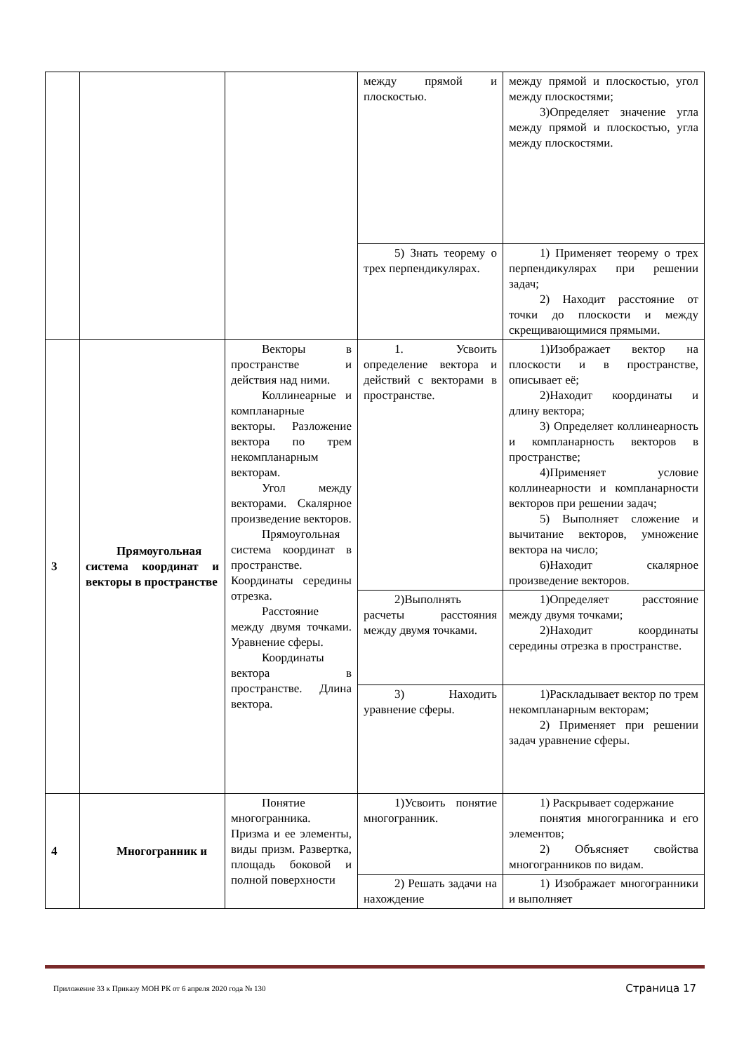| | | | между прямой и плоскостью. | между прямой и плоскостью, угол между плоскостями; 3)Определяет значение угла между прямой и плоскостью, угла между плоскостями. |
| | | | 5) Знать теорему о трех перпендикулярах. | 1) Применяет теорему о трех перпендикулярах при решении задач; 2) Находит расстояние от точки до плоскости и между скрещивающимися прямыми. |
| 3 | Прямоугольная система координат и векторы в пространстве | Векторы в пространстве и действия над ними. Коллинеарные и компланарные векторы. Разложение вектора по трем некомпланарным векторам. Угол между векторами. Скалярное произведение векторов. Прямоугольная система координат в пространстве. Координаты середины отрезка. Расстояние между двумя точками. Уравнение сферы. Координаты вектора в пространстве. Длина вектора. | 1. Усвоить определение вектора и действий с векторами в пространстве. | 1)Изображает вектор на плоскости и в пространстве, описывает её; 2)Находит координаты и длину вектора; 3) Определяет коллинеарность и компланарность векторов в пространстве; 4)Применяет условие коллинеарности и компланарности векторов при решении задач; 5) Выполняет сложение и вычитание векторов, умножение вектора на число; 6)Находит скалярное произведение векторов. |
| | | | 2)Выполнять расчеты расстояния между двумя точками. | 1)Определяет расстояние между двумя точками; 2)Находит координаты середины отрезка в пространстве. |
| | | | 3) Находить уравнение сферы. | 1)Раскладывает вектор по трем некомпланарным векторам; 2) Применяет при решении задач уравнение сферы. |
| 4 | Многогранник и | Понятие многогранника. Призма и ее элементы, виды призм. Развертка, площадь боковой и полной поверхности | 1)Усвоить понятие многогранник. | 1) Раскрывает содержание понятия многогранника и его элементов; 2) Объясняет свойства многогранников по видам. |
| | | | 2) Решать задачи на нахождение | 1) Изображает многогранники и выполняет |
Приложение 33 к Приказу МОН РК от 6 апреля 2020 года № 130 Страница 17